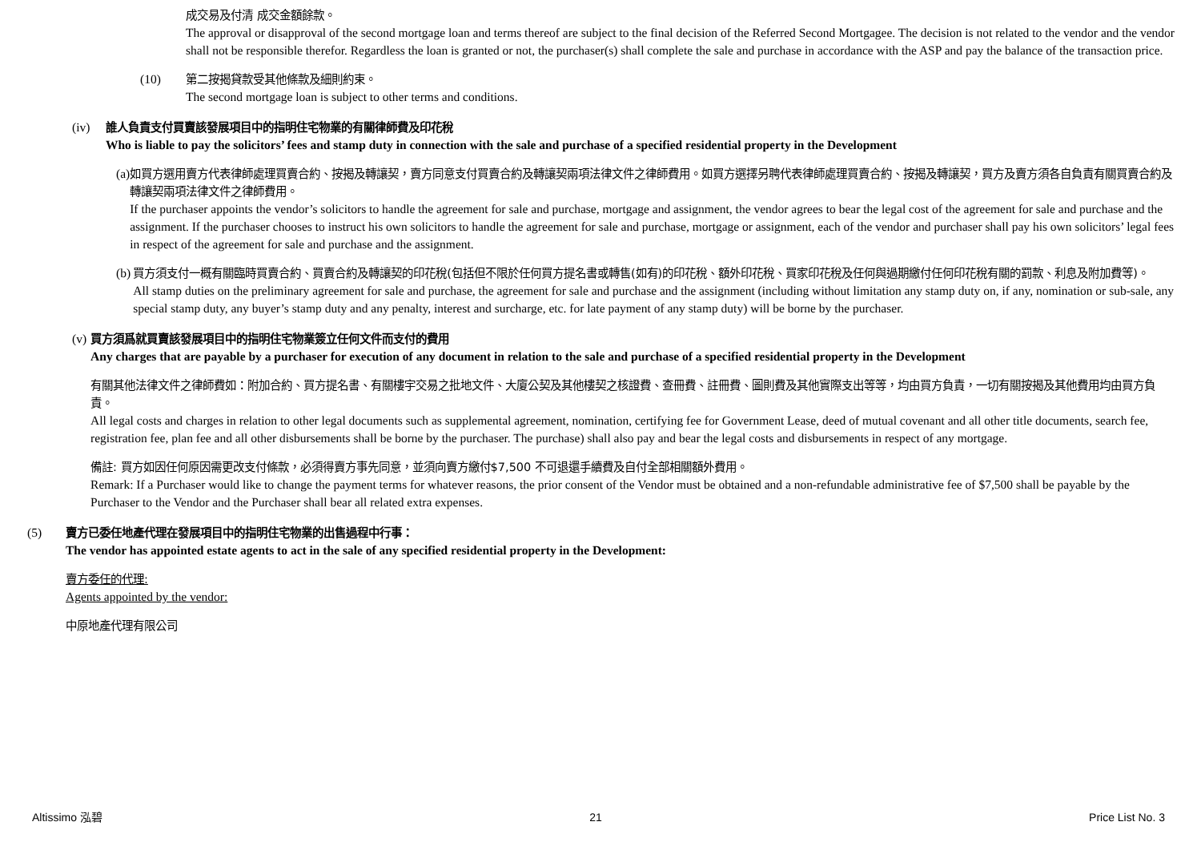成交易及付清 成交金額餘款。
The approval or disapproval of the second mortgage loan and terms thereof are subject to the final decision of the Referred Second Mortgagee. The decision is not related to the vendor and the vendor shall not be responsible therefor. Regardless the loan is granted or not, the purchaser(s) shall complete the sale and purchase in accordance with the ASP and pay the balance of the transaction price.
(10) 第二按揭貸款受其他條款及細則約束。
The second mortgage loan is subject to other terms and conditions.
(iv) 誰人負責支付買賣該發展項目中的指明住宅物業的有關律師費及印花稅
Who is liable to pay the solicitors’ fees and stamp duty in connection with the sale and purchase of a specified residential property in the Development
(a) 如買方選用賣方代表律師處理買賣合約、按揭及轉讓契，賣方同意支付買賣合約及轉讓契兩項法律文件之律師費用。如買方選擇另聘代表律師處理買賣合約、按揭及轉讓契，買方及賣方須各自負責有關買賣合約及轉讓契兩項法律文件之律師費用。
If the purchaser appoints the vendor’s solicitors to handle the agreement for sale and purchase, mortgage and assignment, the vendor agrees to bear the legal cost of the agreement for sale and purchase and the assignment. If the purchaser chooses to instruct his own solicitors to handle the agreement for sale and purchase, mortgage or assignment, each of the vendor and purchaser shall pay his own solicitors’ legal fees in respect of the agreement for sale and purchase and the assignment.
(b) 買方須支付一概有關臨時買賣合約、買賣合約及轉讓契的印花稅(包括但不限於任何買方提名書或轉售(如有)的印花稅、額外印花稅、買家印花稅及任何與過期繳付任何印花稅有關的罰款、利息及附加費等)。
All stamp duties on the preliminary agreement for sale and purchase, the agreement for sale and purchase and the assignment (including without limitation any stamp duty on, if any, nomination or sub-sale, any special stamp duty, any buyer’s stamp duty and any penalty, interest and surcharge, etc. for late payment of any stamp duty) will be borne by the purchaser.
(v) 買方須爲就買賣該發展項目中的指明住宅物業簽立任何文件而支付的費用
Any charges that are payable by a purchaser for execution of any document in relation to the sale and purchase of a specified residential property in the Development
有關其他法律文件之律師費如：附加合約、買方提名書、有關樓宇交易之批地文件、大廈公契及其他樓契之核證費、查冊費、註冊費、圖則費及其他實際支出等等，均由買方負責，一切有關按揭及其他費用均由買方負責。
All legal costs and charges in relation to other legal documents such as supplemental agreement, nomination, certifying fee for Government Lease, deed of mutual covenant and all other title documents, search fee, registration fee, plan fee and all other disbursements shall be borne by the purchaser. The purchase) shall also pay and bear the legal costs and disbursements in respect of any mortgage.
備註: 買方如因任何原因需更改支付條款，必須得賣方事先同意，並須向賣方繳付$7,500 不可退還手續費及自付全部相關額外費用。
Remark: If a Purchaser would like to change the payment terms for whatever reasons, the prior consent of the Vendor must be obtained and a non-refundable administrative fee of $7,500 shall be payable by the Purchaser to the Vendor and the Purchaser shall bear all related extra expenses.
(5) 賣方已委任地產代理在發展項目中的指明住宅物業的出售過程中行事：
The vendor has appointed estate agents to act in the sale of any specified residential property in the Development:
賣方委任的代理:
Agents appointed by the vendor:
中原地產代理有限公司
Altissimo 泓碧 21 Price List No. 3